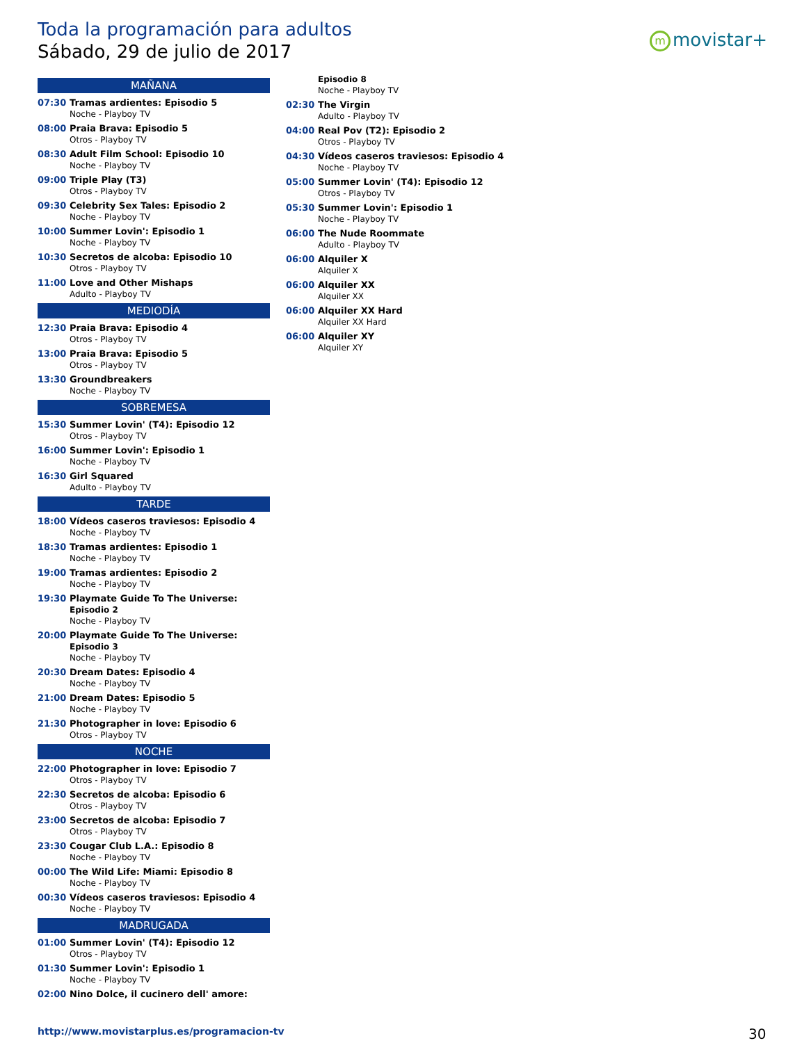Toda la programación para adultos
Sábado, 29 de julio de 2017
mmovistar+
MAÑANA
07:30 Tramas ardientes: Episodio 5
Noche - Playboy TV
08:00 Praia Brava: Episodio 5
Otros - Playboy TV
08:30 Adult Film School: Episodio 10
Noche - Playboy TV
09:00 Triple Play (T3)
Otros - Playboy TV
09:30 Celebrity Sex Tales: Episodio 2
Noche - Playboy TV
10:00 Summer Lovin': Episodio 1
Noche - Playboy TV
10:30 Secretos de alcoba: Episodio 10
Otros - Playboy TV
11:00 Love and Other Mishaps
Adulto - Playboy TV
MEDIODÍA
12:30 Praia Brava: Episodio 4
Otros - Playboy TV
13:00 Praia Brava: Episodio 5
Otros - Playboy TV
13:30 Groundbreakers
Noche - Playboy TV
SOBREMESA
15:30 Summer Lovin' (T4): Episodio 12
Otros - Playboy TV
16:00 Summer Lovin': Episodio 1
Noche - Playboy TV
16:30 Girl Squared
Adulto - Playboy TV
TARDE
18:00 Vídeos caseros traviesos: Episodio 4
Noche - Playboy TV
18:30 Tramas ardientes: Episodio 1
Noche - Playboy TV
19:00 Tramas ardientes: Episodio 2
Noche - Playboy TV
19:30 Playmate Guide To The Universe:
Episodio 2
Noche - Playboy TV
20:00 Playmate Guide To The Universe:
Episodio 3
Noche - Playboy TV
20:30 Dream Dates: Episodio 4
Noche - Playboy TV
21:00 Dream Dates: Episodio 5
Noche - Playboy TV
21:30 Photographer in love: Episodio 6
Otros - Playboy TV
NOCHE
22:00 Photographer in love: Episodio 7
Otros - Playboy TV
22:30 Secretos de alcoba: Episodio 6
Otros - Playboy TV
23:00 Secretos de alcoba: Episodio 7
Otros - Playboy TV
23:30 Cougar Club L.A.: Episodio 8
Noche - Playboy TV
00:00 The Wild Life: Miami: Episodio 8
Noche - Playboy TV
00:30 Vídeos caseros traviesos: Episodio 4
Noche - Playboy TV
MADRUGADA
01:00 Summer Lovin' (T4): Episodio 12
Otros - Playboy TV
01:30 Summer Lovin': Episodio 1
Noche - Playboy TV
02:00 Nino Dolce, il cucinero dell' amore:
Episodio 8
Noche - Playboy TV
02:30 The Virgin
Adulto - Playboy TV
04:00 Real Pov (T2): Episodio 2
Otros - Playboy TV
04:30 Vídeos caseros traviesos: Episodio 4
Noche - Playboy TV
05:00 Summer Lovin' (T4): Episodio 12
Otros - Playboy TV
05:30 Summer Lovin': Episodio 1
Noche - Playboy TV
06:00 The Nude Roommate
Adulto - Playboy TV
06:00 Alquiler X
Alquiler X
06:00 Alquiler XX
Alquiler XX
06:00 Alquiler XX Hard
Alquiler XX Hard
06:00 Alquiler XY
Alquiler XY
http://www.movistarplus.es/programacion-tv
30